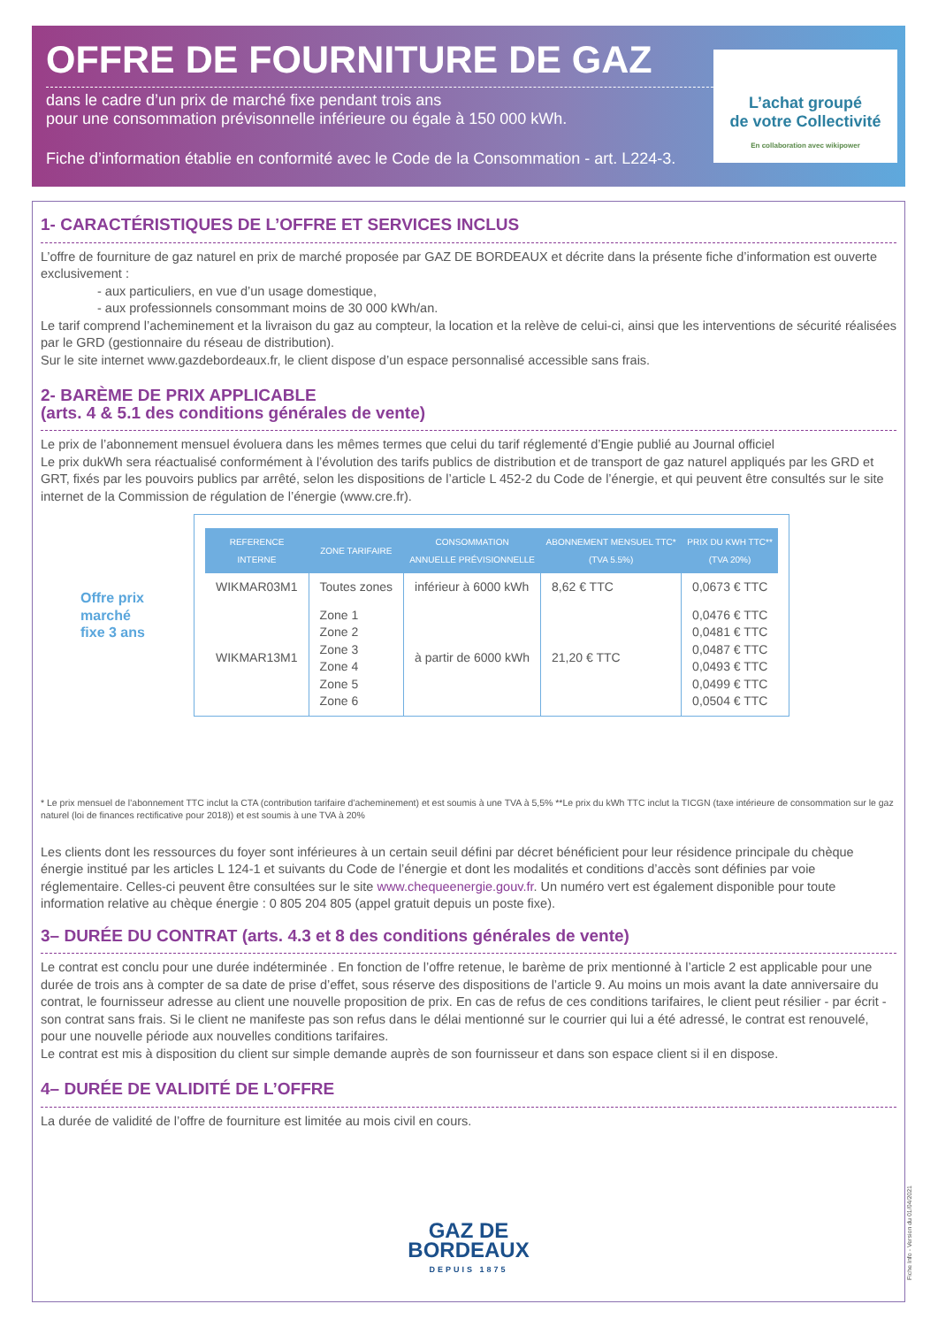OFFRE DE FOURNITURE DE GAZ
dans le cadre d’un prix de marché fixe pendant trois ans
pour une consommation prévisonnelle inférieure ou égale à 150 000 kWh.
Fiche d’information établie en conformité avec le Code de la Consommation - art. L224-3.
L’achat groupé
de votre Collectivité
En collaboration avec wikipower
1- CARACTÉRISTIQUES DE L’OFFRE ET SERVICES INCLUS
L’offre de fourniture de gaz naturel en prix de marché proposée par GAZ DE BORDEAUX et décrite dans la présente fiche d’information est ouverte exclusivement :
- aux particuliers, en vue d’un usage domestique,
- aux professionnels consommant moins de 30 000 kWh/an.
Le tarif comprend l’acheminement et la livraison du gaz au compteur, la location et la relève de celui-ci, ainsi que les interventions de sécurité réalisées par le GRD (gestionnaire du réseau de distribution).
Sur le site internet www.gazdebordeaux.fr, le client dispose d’un espace personnalisé accessible sans frais.
2- BARÈME DE PRIX APPLICABLE
(arts. 4 & 5.1 des conditions générales de vente)
Le prix de l’abonnement mensuel évoluera dans les mêmes termes que celui du tarif réglementé d’Engie publié au Journal officiel
Le prix dukWh sera réactualisé conformément à l’évolution des tarifs publics de distribution et de transport de gaz naturel appliqués par les GRD et GRT, fixés par les pouvoirs publics par arrêté, selon les dispositions de l’article L 452-2 du Code de l’énergie, et qui peuvent être consultés sur le site internet de la Commission de régulation de l’énergie (www.cre.fr).
Offre prix
marché
fixe 3 ans
| REFERENCE INTERNE | ZONE TARIFAIRE | CONSOMMATION ANNUELLE PRÉVISIONNELLE | ABONNEMENT MENSUEL TTC* (TVA 5.5%) | PRIX DU KWH TTC** (TVA 20%) |
| --- | --- | --- | --- | --- |
| WIKMAR03M1 | Toutes zones | inférieur à 6000 kWh | 8,62 € TTC | 0,0673 € TTC |
| WIKMAR13M1 | Zone 1 Zone 2 Zone 3 Zone 4 Zone 5 Zone 6 | à partir de 6000 kWh | 21,20 € TTC | 0,0476 € TTC 0,0481 € TTC 0,0487 € TTC 0,0493 € TTC 0,0499 € TTC 0,0504 € TTC |
* Le prix mensuel de l’abonnement TTC inclut la CTA (contribution tarifaire d’acheminement) et est soumis à une TVA à 5,5% **Le prix du kWh TTC inclut la TICGN (taxe intérieure de consommation sur le gaz naturel (loi de finances rectificative pour 2018)) et est soumis à une TVA à 20%
Les clients dont les ressources du foyer sont inférieures à un certain seuil défini par décret bénéficient pour leur résidence principale du chèque énergie institué par les articles L 124-1 et suivants du Code de l’énergie et dont les modalités et conditions d’accès sont définies par voie réglementaire. Celles-ci peuvent être consultées sur le site www.chequeenergie.gouv.fr. Un numéro vert est également disponible pour toute information relative au chèque énergie : 0 805 204 805 (appel gratuit depuis un poste fixe).
3– DURÉE DU CONTRAT (arts. 4.3 et 8 des conditions générales de vente)
Le contrat est conclu pour une durée indéterminée . En fonction de l’offre retenue, le barème de prix mentionné à l’article 2 est applicable pour une durée de trois ans à compter de sa date de prise d’effet, sous réserve des dispositions de l’article 9. Au moins un mois avant la date anniversaire du contrat, le fournisseur adresse au client une nouvelle proposition de prix. En cas de refus de ces conditions tarifaires, le client peut résilier - par écrit - son contrat sans frais. Si le client ne manifeste pas son refus dans le délai mentionné sur le courrier qui lui a été adressé, le contrat est renouvelé, pour une nouvelle période aux nouvelles conditions tarifaires.
Le contrat est mis à disposition du client sur simple demande auprès de son fournisseur et dans son espace client si il en dispose.
4– DURÉE DE VALIDITÉ DE L’OFFRE
La durée de validité de l’offre de fourniture est limitée au mois civil en cours.
GAZ DE
BORDEAUX
DEPUIS 1875
Fiche Info - Version du 01/04/2021